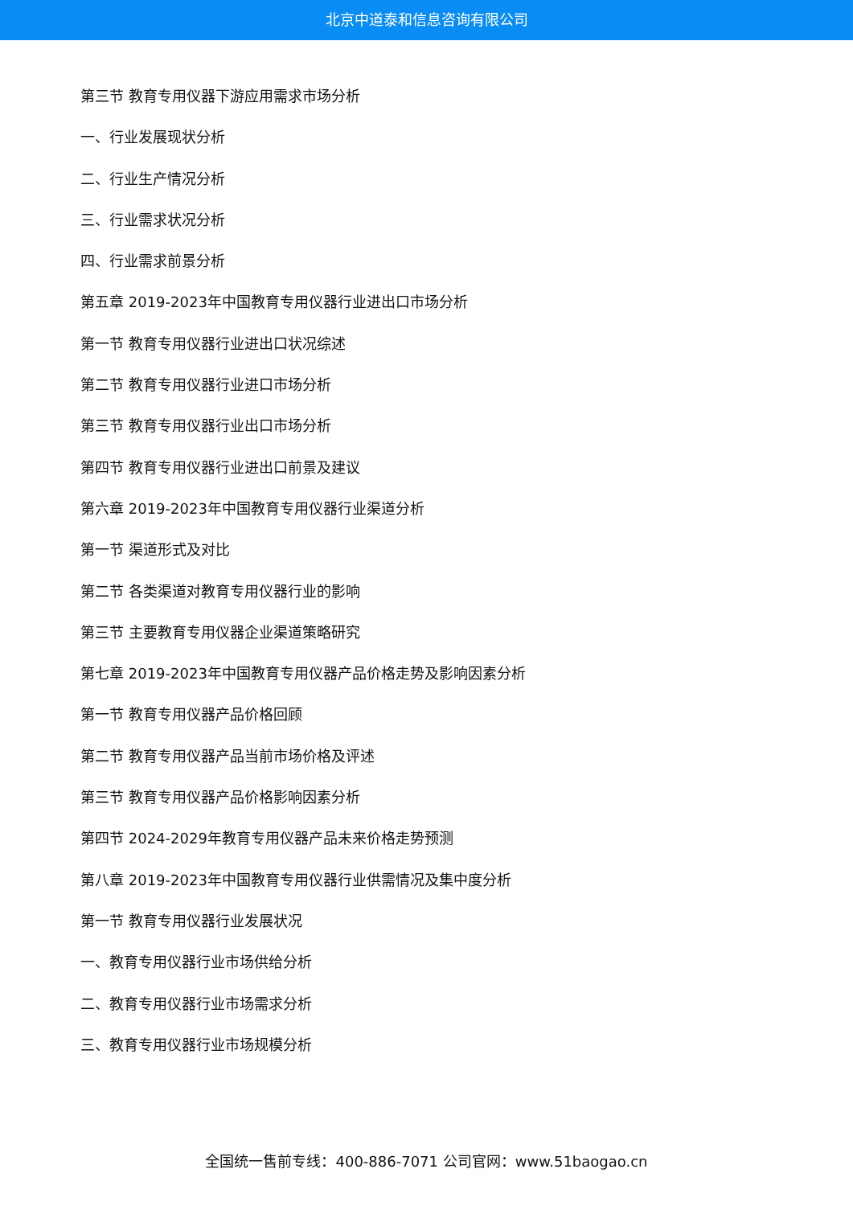北京中道泰和信息咨询有限公司
第三节 教育专用仪器下游应用需求市场分析
一、行业发展现状分析
二、行业生产情况分析
三、行业需求状况分析
四、行业需求前景分析
第五章 2019-2023年中国教育专用仪器行业进出口市场分析
第一节 教育专用仪器行业进出口状况综述
第二节 教育专用仪器行业进口市场分析
第三节 教育专用仪器行业出口市场分析
第四节 教育专用仪器行业进出口前景及建议
第六章 2019-2023年中国教育专用仪器行业渠道分析
第一节 渠道形式及对比
第二节 各类渠道对教育专用仪器行业的影响
第三节 主要教育专用仪器企业渠道策略研究
第七章 2019-2023年中国教育专用仪器产品价格走势及影响因素分析
第一节 教育专用仪器产品价格回顾
第二节 教育专用仪器产品当前市场价格及评述
第三节 教育专用仪器产品价格影响因素分析
第四节 2024-2029年教育专用仪器产品未来价格走势预测
第八章 2019-2023年中国教育专用仪器行业供需情况及集中度分析
第一节 教育专用仪器行业发展状况
一、教育专用仪器行业市场供给分析
二、教育专用仪器行业市场需求分析
三、教育专用仪器行业市场规模分析
全国统一售前专线：400-886-7071 公司官网：www.51baogao.cn